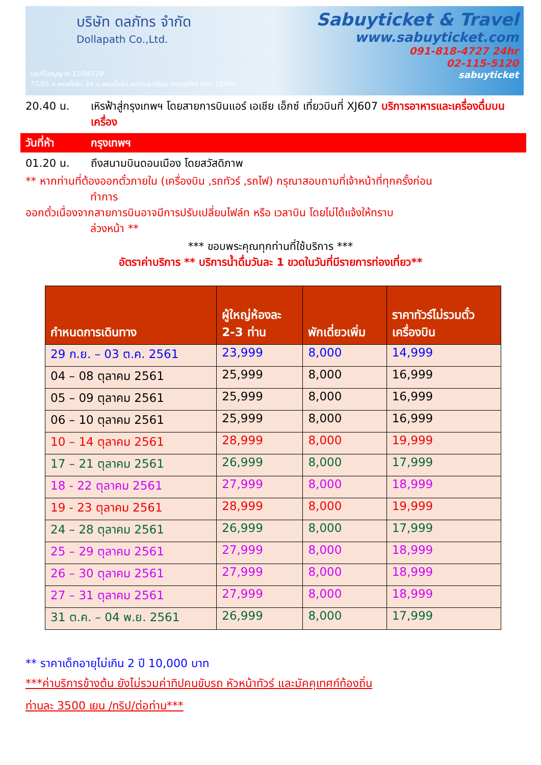บริษัท ดลภัทร จำกัด
Dollapath Co.,Ltd.
Sabuyticket & Travel
www.sabuyticket.com
091-818-4727 24hr
02-115-5120
sabuyticket
เลขที่ใบอนุญาต 11/08128
77/65 ซ.พหลโยธิน 34 ถ.พหลโยธิน แขวงเสนานิคม เขตจตุจักร กทม 10900
20.40 น. เหิรฟ้าสู่กรุงเทพฯ โดยสายการบินแอร์ เอเชีย เอ็กซ์ เที่ยวบินที่ XJ607 บริการอาหารและเครื่องดื่มบนเครื่อง
วันที่ห้า กรุงเทพฯ
01.20 น. ถึงสนามบินดอนเมือง โดยสวัสดิภาพ
** หากท่านที่ต้องออกตั๋วภายใน (เครื่องบิน ,รถทัวร์ ,รถไฟ) กรุณาสอบถามที่เจ้าหน้าที่ทุกครั้งก่อน
ทำการ
ออกตั๋วเนื่องจากสายการบินอาจมีการปรับเปลี่ยนไฟล์ท หรือ เวลาบิน โดยไม่ได้แจ้งให้ทราบ
ล่วงหน้า **
*** ขอบพระคุณทุกท่านที่ใช้บริการ ***
อัตราค่าบริการ ** บริการน้ำดื่มวันละ 1 ขวดในวันที่มีรายการท่องเที่ยว**
| กำหนดการเดินทาง | ผู้ใหญ่ห้องละ 2-3 ท่าน | พักเดี่ยวเพิ่ม | ราคาทัวร์ไม่รวมตั๋ว เครื่องบิน |
| --- | --- | --- | --- |
| 29 ก.ย. – 03 ต.ค. 2561 | 23,999 | 8,000 | 14,999 |
| 04 – 08 ตุลาคม 2561 | 25,999 | 8,000 | 16,999 |
| 05 – 09 ตุลาคม 2561 | 25,999 | 8,000 | 16,999 |
| 06 – 10 ตุลาคม 2561 | 25,999 | 8,000 | 16,999 |
| 10 – 14 ตุลาคม 2561 | 28,999 | 8,000 | 19,999 |
| 17 – 21 ตุลาคม 2561 | 26,999 | 8,000 | 17,999 |
| 18 - 22 ตุลาคม 2561 | 27,999 | 8,000 | 18,999 |
| 19 - 23 ตุลาคม 2561 | 28,999 | 8,000 | 19,999 |
| 24 – 28 ตุลาคม 2561 | 26,999 | 8,000 | 17,999 |
| 25 – 29 ตุลาคม 2561 | 27,999 | 8,000 | 18,999 |
| 26 – 30 ตุลาคม 2561 | 27,999 | 8,000 | 18,999 |
| 27 – 31 ตุลาคม 2561 | 27,999 | 8,000 | 18,999 |
| 31 ต.ค. – 04 พ.ย. 2561 | 26,999 | 8,000 | 17,999 |
** ราคาเด็กอายุไม่เกิน 2 ปี 10,000 บาท
***ค่าบริการข้างต้น ยังไม่รวมค่าทิปคนขับรถ หัวหน้าทัวร์ และมัคคุเทศก์ท้องถิ่น
ท่านละ 3500 เยน /ทริป/ต่อท่าน***